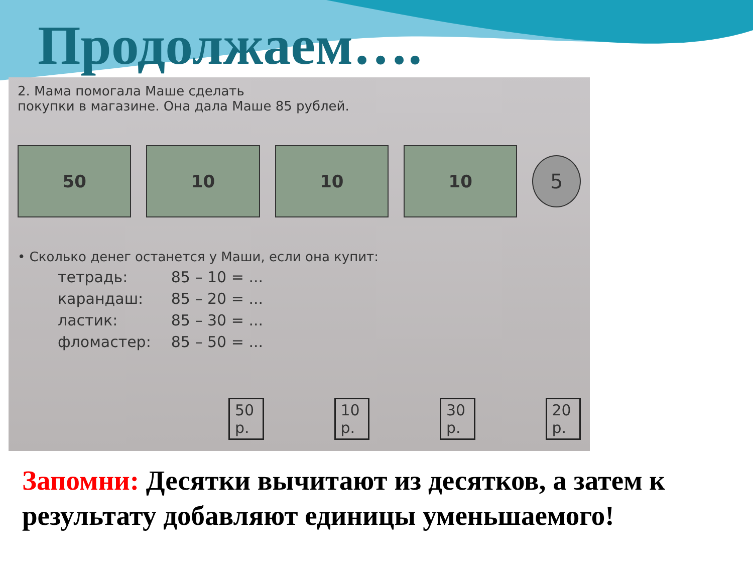Продолжаем….
2. Мама помогала Маше сделать
покупки в магазине. Она дала Маше 85 рублей.
50 10 10 10
5
• Сколько денег останется у Маши, если она купит:
| тетрадь: | 85 – 10 = ... |
| карандаш: | 85 – 20 = ... |
| ластик: | 85 – 30 = ... |
| фломастер: | 85 – 50 = ... |
50 р. 10 р. 30 р. 20 р.
Запомни: Десятки вычитают из десятков, а затем к результату добавляют единицы уменьшаемого!